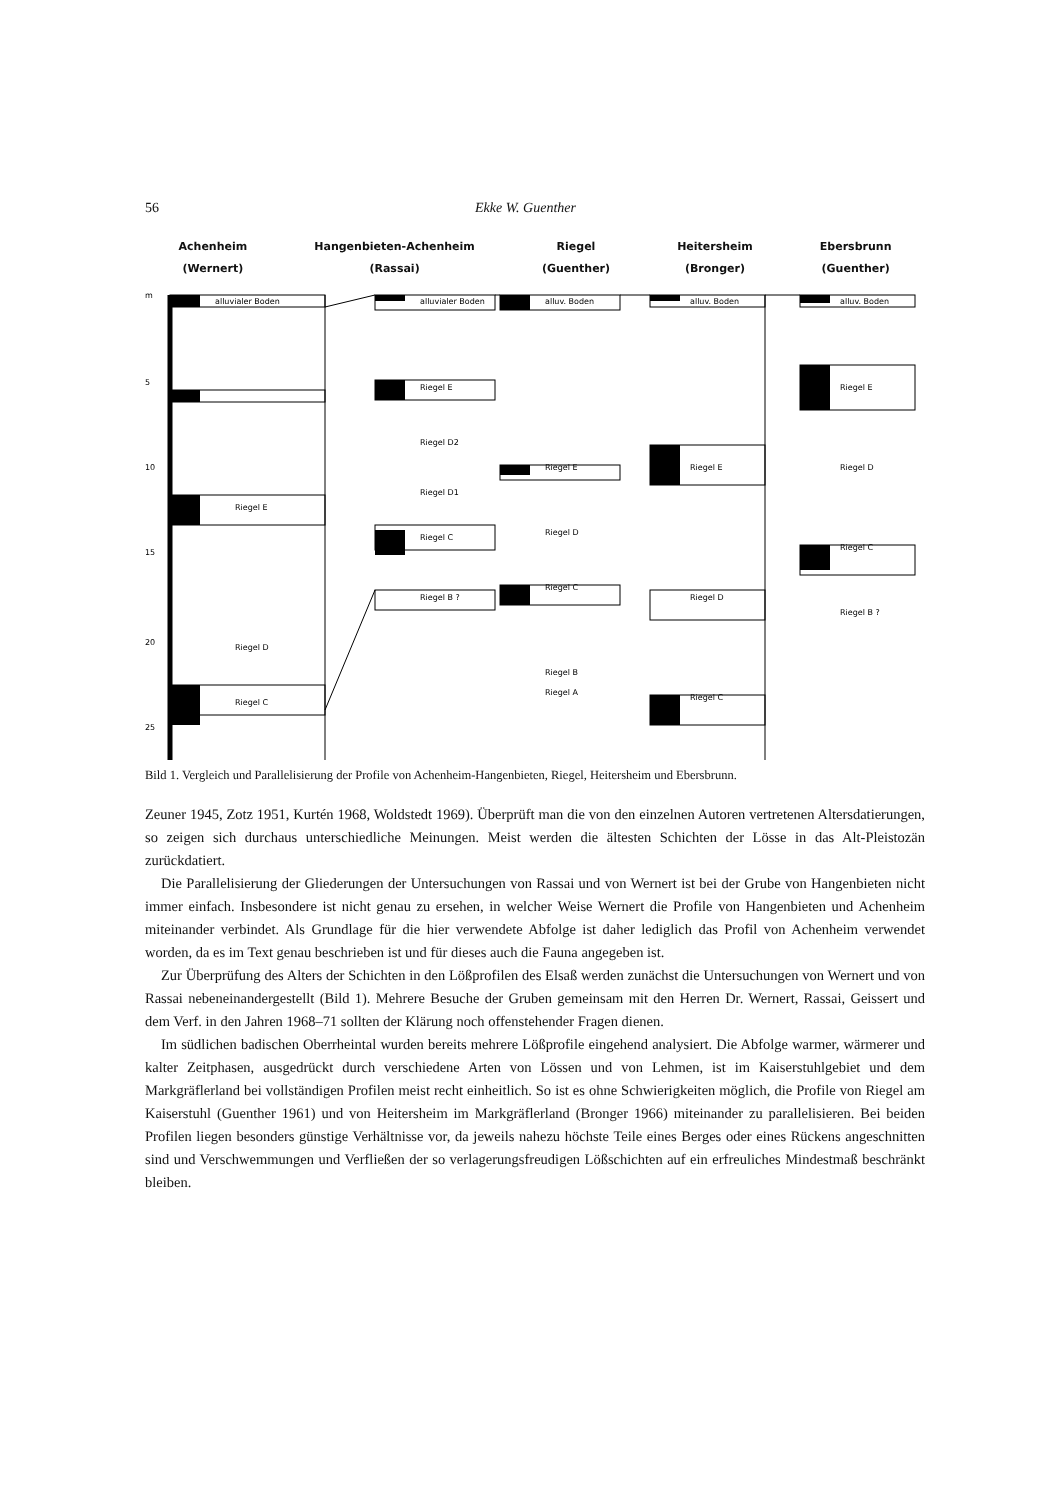56 Ekke W. Guenther
Achenheim
(Wernert)
Hangenbieten-Achenheim
(Rassai)
Riegel
(Guenther)
Heitersheim
(Bronger)
Ebersbrunn
(Guenther)
m
5
10
15
20
25
alluvialer Boden
Riegel E
Riegel D
Riegel C
alluvialer Boden
Riegel E
Riegel D2
Riegel D1
Riegel C
Riegel B ?
alluv. Boden
Riegel E
Riegel D
Riegel C
Riegel B
Riegel A
alluv. Boden
Riegel E
Riegel D
Riegel C
alluv. Boden
Riegel E
Riegel D
Riegel C
Riegel B ?
Bild 1. Vergleich und Parallelisierung der Profile von Achenheim-Hangenbieten, Riegel, Heitersheim und Ebersbrunn.
Zeuner 1945, Zotz 1951, Kurtén 1968, Woldstedt 1969). Überprüft man die von den einzelnen Autoren vertretenen Altersdatierungen, so zeigen sich durchaus unterschiedliche Meinungen. Meist werden die ältesten Schichten der Lösse in das Alt-Pleistozän zurückdatiert.
Die Parallelisierung der Gliederungen der Untersuchungen von Rassai und von Wernert ist bei der Grube von Hangenbieten nicht immer einfach. Insbesondere ist nicht genau zu ersehen, in welcher Weise Wernert die Profile von Hangenbieten und Achenheim miteinander verbindet. Als Grundlage für die hier verwendete Abfolge ist daher lediglich das Profil von Achenheim verwendet worden, da es im Text genau beschrieben ist und für dieses auch die Fauna angegeben ist.
Zur Überprüfung des Alters der Schichten in den Lößprofilen des Elsaß werden zunächst die Untersuchungen von Wernert und von Rassai nebeneinandergestellt (Bild 1). Mehrere Besuche der Gruben gemeinsam mit den Herren Dr. Wernert, Rassai, Geissert und dem Verf. in den Jahren 1968–71 sollten der Klärung noch offenstehender Fragen dienen.
Im südlichen badischen Oberrheintal wurden bereits mehrere Lößprofile eingehend analysiert. Die Abfolge warmer, wärmerer und kalter Zeitphasen, ausgedrückt durch verschiedene Arten von Lössen und von Lehmen, ist im Kaiserstuhlgebiet und dem Markgräflerland bei vollständigen Profilen meist recht einheitlich. So ist es ohne Schwierigkeiten möglich, die Profile von Riegel am Kaiserstuhl (Guenther 1961) und von Heitersheim im Markgräflerland (Bronger 1966) miteinander zu parallelisieren. Bei beiden Profilen liegen besonders günstige Verhältnisse vor, da jeweils nahezu höchste Teile eines Berges oder eines Rückens angeschnitten sind und Verschwemmungen und Verfließen der so verlagerungsfreudigen Lößschichten auf ein erfreuliches Mindestmaß beschränkt bleiben.